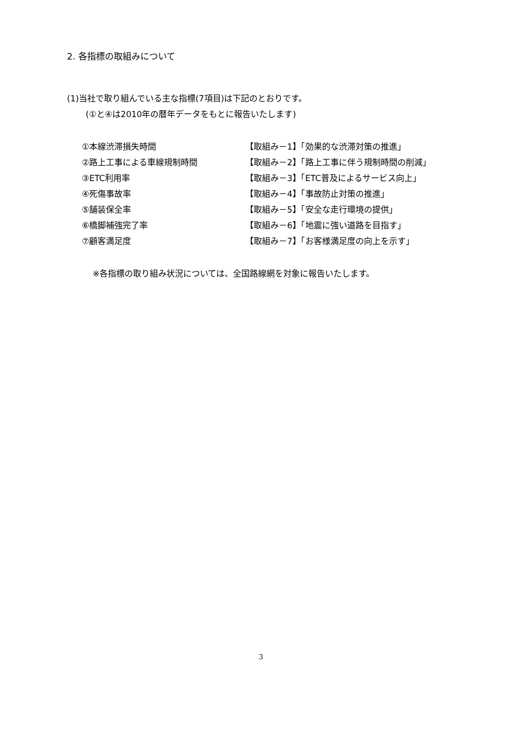2. 各指標の取組みについて
(1)当社で取り組んでいる主な指標(7項目)は下記のとおりです。
(①と④は2010年の暦年データをもとに報告いたします)
| ①本線渋滞損失時間 | 【取組み－1】「効果的な渋滞対策の推進」 |
| ②路上工事による車線規制時間 | 【取組み－2】「路上工事に伴う規制時間の削減」 |
| ③ETC利用率 | 【取組み－3】「ETC普及によるサービス向上」 |
| ④死傷事故率 | 【取組み－4】「事故防止対策の推進」 |
| ⑤舗装保全率 | 【取組み－5】「安全な走行環境の提供」 |
| ⑥橋脚補強完了率 | 【取組み－6】「地震に強い道路を目指す」 |
| ⑦顧客満足度 | 【取組み－7】「お客様満足度の向上を示す」 |
※各指標の取り組み状況については、全国路線網を対象に報告いたします。
3